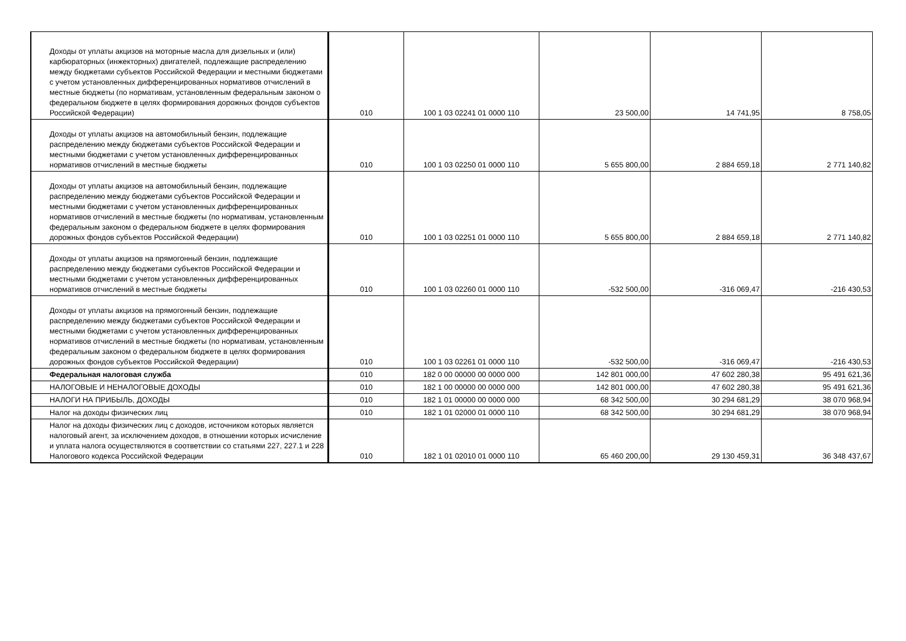| Доходы от уплаты акцизов на моторные масла для дизельных и (или) карбюраторных (инжекторных) двигателей, подлежащие распределению между бюджетами субъектов Российской Федерации и местными бюджетами с учетом установленных дифференцированных нормативов отчислений в местные бюджеты (по нормативам, установленным федеральным законом о федеральном бюджете в целях формирования дорожных фондов субъектов Российской Федерации) | 010 | 100 1 03 02241 01 0000 110 | 23 500,00 | 14 741,95 | 8 758,05 |
| Доходы от уплаты акцизов на автомобильный бензин, подлежащие распределению между бюджетами субъектов Российской Федерации и местными бюджетами с учетом установленных дифференцированных нормативов отчислений в местные бюджеты | 010 | 100 1 03 02250 01 0000 110 | 5 655 800,00 | 2 884 659,18 | 2 771 140,82 |
| Доходы от уплаты акцизов на автомобильный бензин, подлежащие распределению между бюджетами субъектов Российской Федерации и местными бюджетами с учетом установленных дифференцированных нормативов отчислений в местные бюджеты (по нормативам, установленным федеральным законом о федеральном бюджете в целях формирования дорожных фондов субъектов Российской Федерации) | 010 | 100 1 03 02251 01 0000 110 | 5 655 800,00 | 2 884 659,18 | 2 771 140,82 |
| Доходы от уплаты акцизов на прямогонный бензин, подлежащие распределению между бюджетами субъектов Российской Федерации и местными бюджетами с учетом установленных дифференцированных нормативов отчислений в местные бюджеты | 010 | 100 1 03 02260 01 0000 110 | -532 500,00 | -316 069,47 | -216 430,53 |
| Доходы от уплаты акцизов на прямогонный бензин, подлежащие распределению между бюджетами субъектов Российской Федерации и местными бюджетами с учетом установленных дифференцированных нормативов отчислений в местные бюджеты (по нормативам, установленным федеральным законом о федеральном бюджете в целях формирования дорожных фондов субъектов Российской Федерации) | 010 | 100 1 03 02261 01 0000 110 | -532 500,00 | -316 069,47 | -216 430,53 |
| Федеральная налоговая служба | 010 | 182 0 00 00000 00 0000 000 | 142 801 000,00 | 47 602 280,38 | 95 491 621,36 |
| НАЛОГОВЫЕ И НЕНАЛОГОВЫЕ ДОХОДЫ | 010 | 182 1 00 00000 00 0000 000 | 142 801 000,00 | 47 602 280,38 | 95 491 621,36 |
| НАЛОГИ НА ПРИБЫЛЬ, ДОХОДЫ | 010 | 182 1 01 00000 00 0000 000 | 68 342 500,00 | 30 294 681,29 | 38 070 968,94 |
| Налог на доходы физических лиц | 010 | 182 1 01 02000 01 0000 110 | 68 342 500,00 | 30 294 681,29 | 38 070 968,94 |
| Налог на доходы физических лиц с доходов, источником которых является налоговый агент, за исключением доходов, в отношении которых исчисление и уплата налога осуществляются в соответствии со статьями 227, 227.1 и 228 Налогового кодекса Российской Федерации | 010 | 182 1 01 02010 01 0000 110 | 65 460 200,00 | 29 130 459,31 | 36 348 437,67 |